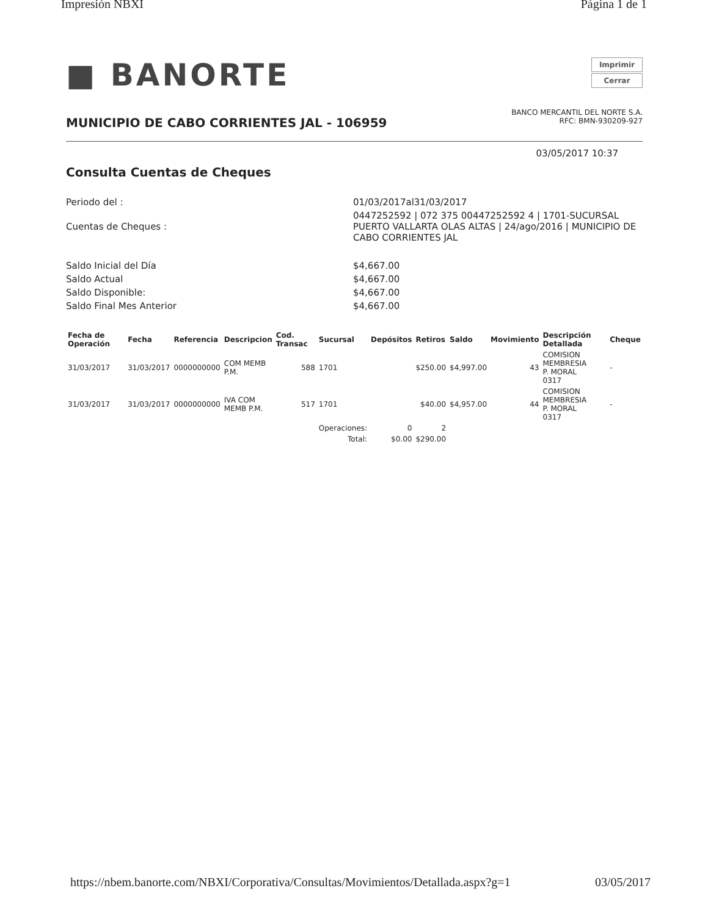Impresión NBXI Página 1 de 1
■ BANORTE
Imprimir
Cerrar
MUNICIPIO DE CABO CORRIENTES JAL - 106959
BANCO MERCANTIL DEL NORTE S.A.
RFC: BMN-930209-927
03/05/2017 10:37
Consulta Cuentas de Cheques
Periodo del :
01/03/2017al31/03/2017
Cuentas de Cheques :
0447252592 | 072 375 00447252592 4 | 1701-SUCURSAL PUERTO VALLARTA OLAS ALTAS | 24/ago/2016 | MUNICIPIO DE CABO CORRIENTES JAL
Saldo Inicial del Día
$4,667.00
Saldo Actual
$4,667.00
Saldo Disponible:
$4,667.00
Saldo Final Mes Anterior
$4,667.00
| Fecha de Operación | Fecha | Referencia | Descripcion | Cod. Transac | Sucursal | Depósitos | Retiros | Saldo | Movimiento | Descripción Detallada | Cheque |
| --- | --- | --- | --- | --- | --- | --- | --- | --- | --- | --- | --- |
| 31/03/2017 | 31/03/2017 | 0000000000 | COM MEMB P.M. | 588 | 1701 | | $250.00 | $4,997.00 | 43 | COMISION MEMBRESIA P. MORAL 0317 | - |
| 31/03/2017 | 31/03/2017 | 0000000000 | IVA COM MEMB P.M. | 517 | 1701 | | $40.00 | $4,957.00 | 44 | COMISION MEMBRESIA P. MORAL 0317 | - |
| | | | | | Operaciones: | 0 | 2 | | | | |
| | | | | | Total: | $0.00 | $290.00 | | | | |
https://nbem.banorte.com/NBXI/Corporativa/Consultas/Movimientos/Detallada.aspx?g=1 03/05/2017